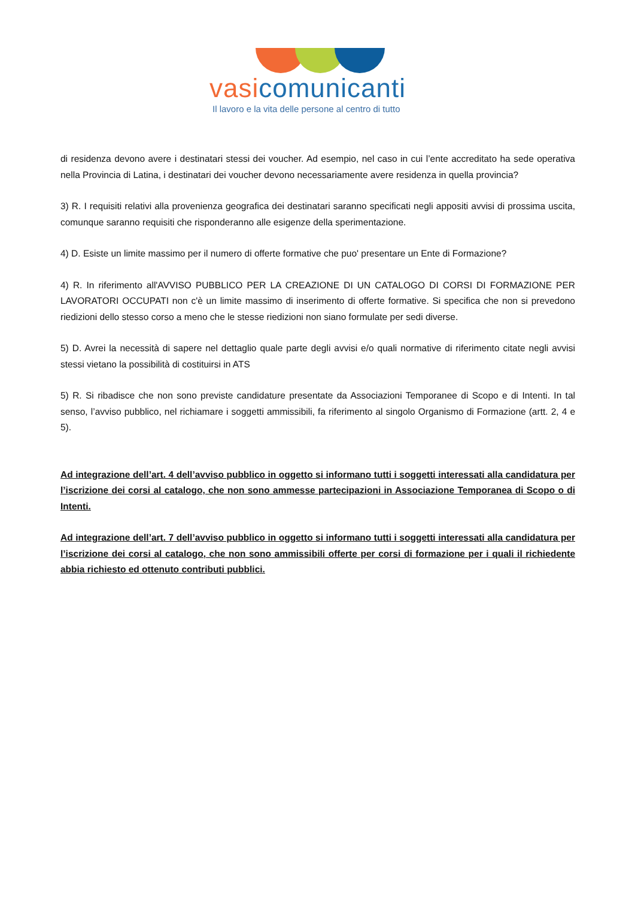vasi comunicanti
Il lavoro e la vita delle persone al centro di tutto
di residenza devono avere i destinatari stessi dei voucher. Ad esempio, nel caso in cui l’ente accreditato ha sede operativa nella Provincia di Latina, i destinatari dei voucher devono necessariamente avere residenza in quella provincia?
3) R. I requisiti relativi alla provenienza geografica dei destinatari saranno specificati negli appositi avvisi di prossima uscita, comunque saranno requisiti che risponderanno alle esigenze della sperimentazione.
4) D. Esiste un limite massimo per il numero di offerte formative che puo' presentare un Ente di Formazione?
4) R. In riferimento all'AVVISO PUBBLICO PER LA CREAZIONE DI UN CATALOGO DI CORSI DI FORMAZIONE PER LAVORATORI OCCUPATI non c'è un limite massimo di inserimento di offerte formative. Si specifica che non si prevedono riedizioni dello stesso corso a meno che le stesse riedizioni non siano formulate per sedi diverse.
5) D. Avrei la necessità di sapere nel dettaglio quale parte degli avvisi e/o quali normative di riferimento citate negli avvisi stessi vietano la possibilità di costituirsi in ATS
5) R. Si ribadisce che non sono previste candidature presentate da Associazioni Temporanee di Scopo e di Intenti. In tal senso, l’avviso pubblico, nel richiamare i soggetti ammissibili, fa riferimento al singolo Organismo di Formazione (artt. 2, 4 e 5).
Ad integrazione dell’art. 4 dell’avviso pubblico in oggetto si informano tutti i soggetti interessati alla candidatura per l’iscrizione dei corsi al catalogo, che non sono ammesse partecipazioni in Associazione Temporanea di Scopo o di Intenti.
Ad integrazione dell’art. 7 dell’avviso pubblico in oggetto si informano tutti i soggetti interessati alla candidatura per l’iscrizione dei corsi al catalogo, che non sono ammissibili offerte per corsi di formazione per i quali il richiedente abbia richiesto ed ottenuto contributi pubblici.